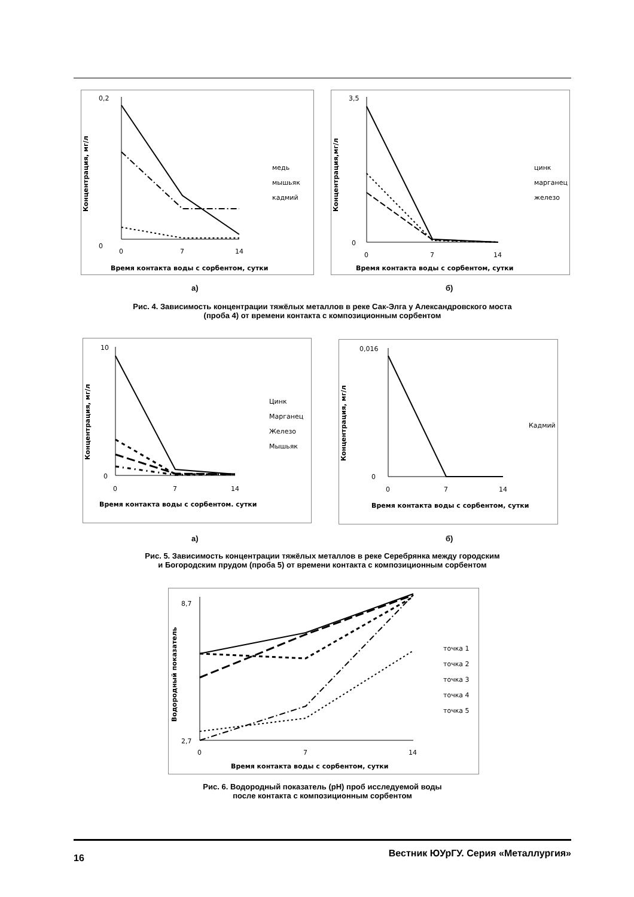0,2
0
Концентрация, мг/л
0
7
14
Время контакта воды с сорбентом, сутки
медь
мышьяк
кадмий
3,5
0
Концентрация,мг/л
0
7
14
Время контакта воды с сорбентом, сутки
цинк
марганец
железо
а) б)
Рис. 4. Зависимость концентрации тяжёлых металлов в реке Сак-Элга у Александровского моста
(проба 4) от времени контакта с композиционным сорбентом
10
0
Концентрация, мг/л
0
7
14
Время контакта воды с сорбентом. сутки
Цинк
Марганец
Железо
Мышьяк
0,016
0
Концентрация, мг/л
0
7
14
Время контакта воды с сорбентом, сутки
Кадмий
а) б)
Рис. 5. Зависимость концентрации тяжёлых металлов в реке Серебрянка между городским
и Богородским прудом (проба 5) от времени контакта с композиционным сорбентом
8,7
2,7
Водородный показатель
0
7
14
Время контакта воды с сорбентом, сутки
точка 1
точка 2
точка 3
точка 4
точка 5
Рис. 6. Водородный показатель (pH) проб исследуемой воды
после контакта с композиционным сорбентом
16 Вестник ЮУрГУ. Серия «Металлургия»